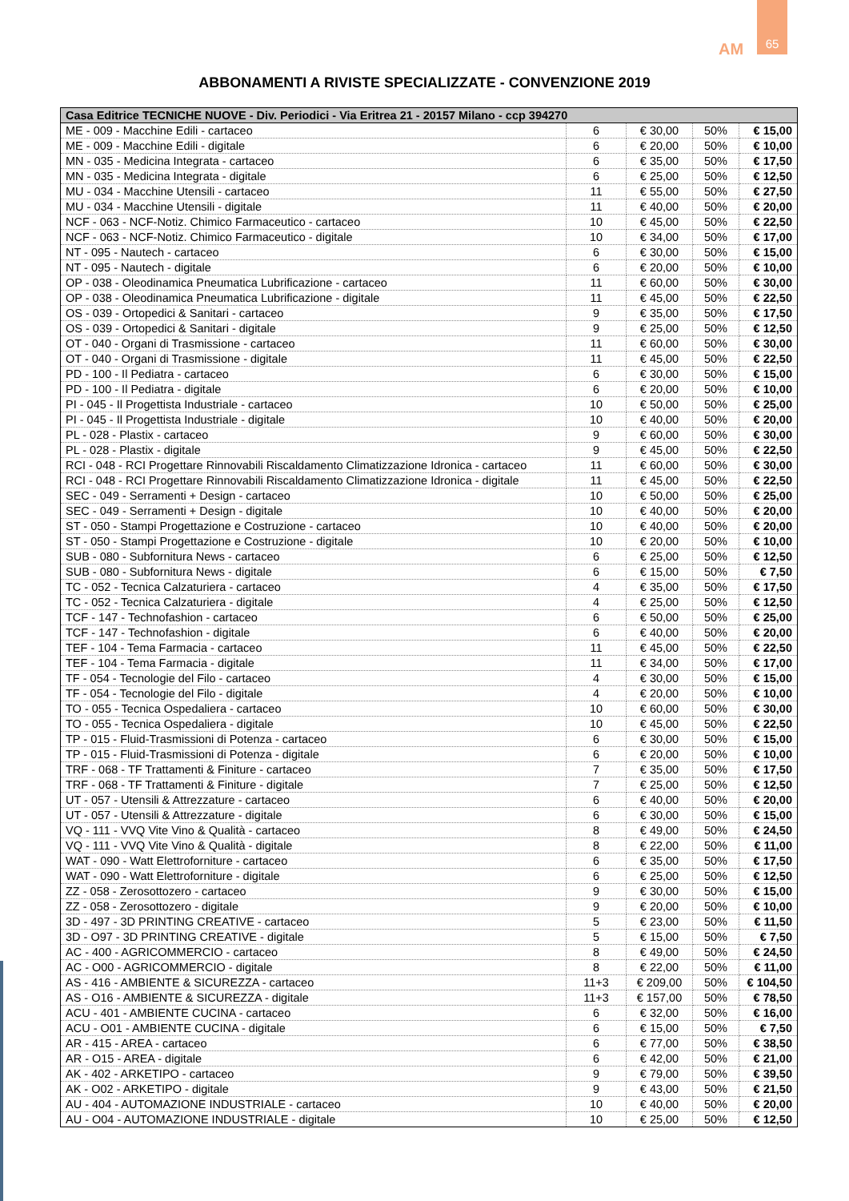65
AM
ABBONAMENTI A RIVISTE SPECIALIZZATE - CONVENZIONE 2019
| Casa Editrice TECNICHE NUOVE - Div. Periodici - Via Eritrea 21 - 20157 Milano - ccp 394270 | | | | |
| --- | --- | --- | --- | --- |
| ME - 009 - Macchine Edili - cartaceo | 6 | € 30,00 | 50% | € 15,00 |
| ME - 009 - Macchine Edili - digitale | 6 | € 20,00 | 50% | € 10,00 |
| MN - 035 - Medicina Integrata - cartaceo | 6 | € 35,00 | 50% | € 17,50 |
| MN - 035 - Medicina Integrata - digitale | 6 | € 25,00 | 50% | € 12,50 |
| MU - 034 - Macchine Utensili - cartaceo | 11 | € 55,00 | 50% | € 27,50 |
| MU - 034 - Macchine Utensili - digitale | 11 | € 40,00 | 50% | € 20,00 |
| NCF - 063 - NCF-Notiz. Chimico Farmaceutico - cartaceo | 10 | € 45,00 | 50% | € 22,50 |
| NCF - 063 - NCF-Notiz. Chimico Farmaceutico - digitale | 10 | € 34,00 | 50% | € 17,00 |
| NT - 095 - Nautech - cartaceo | 6 | € 30,00 | 50% | € 15,00 |
| NT - 095 - Nautech - digitale | 6 | € 20,00 | 50% | € 10,00 |
| OP - 038 - Oleodinamica Pneumatica Lubrificazione - cartaceo | 11 | € 60,00 | 50% | € 30,00 |
| OP - 038 - Oleodinamica Pneumatica Lubrificazione - digitale | 11 | € 45,00 | 50% | € 22,50 |
| OS - 039 - Ortopedici & Sanitari - cartaceo | 9 | € 35,00 | 50% | € 17,50 |
| OS - 039 - Ortopedici & Sanitari - digitale | 9 | € 25,00 | 50% | € 12,50 |
| OT - 040 - Organi di Trasmissione - cartaceo | 11 | € 60,00 | 50% | € 30,00 |
| OT - 040 - Organi di Trasmissione - digitale | 11 | € 45,00 | 50% | € 22,50 |
| PD - 100 - Il Pediatra - cartaceo | 6 | € 30,00 | 50% | € 15,00 |
| PD - 100 - Il Pediatra - digitale | 6 | € 20,00 | 50% | € 10,00 |
| PI - 045 - Il Progettista Industriale - cartaceo | 10 | € 50,00 | 50% | € 25,00 |
| PI - 045 - Il Progettista Industriale - digitale | 10 | € 40,00 | 50% | € 20,00 |
| PL - 028 - Plastix - cartaceo | 9 | € 60,00 | 50% | € 30,00 |
| PL - 028 - Plastix - digitale | 9 | € 45,00 | 50% | € 22,50 |
| RCI - 048 - RCI Progettare Rinnovabili Riscaldamento Climatizzazione Idronica - cartaceo | 11 | € 60,00 | 50% | € 30,00 |
| RCI - 048 - RCI Progettare Rinnovabili Riscaldamento Climatizzazione Idronica - digitale | 11 | € 45,00 | 50% | € 22,50 |
| SEC - 049 - Serramenti + Design - cartaceo | 10 | € 50,00 | 50% | € 25,00 |
| SEC - 049 - Serramenti + Design - digitale | 10 | € 40,00 | 50% | € 20,00 |
| ST - 050 - Stampi Progettazione e Costruzione - cartaceo | 10 | € 40,00 | 50% | € 20,00 |
| ST - 050 - Stampi Progettazione e Costruzione - digitale | 10 | € 20,00 | 50% | € 10,00 |
| SUB - 080 - Subfornitura News - cartaceo | 6 | € 25,00 | 50% | € 12,50 |
| SUB - 080 - Subfornitura News - digitale | 6 | € 15,00 | 50% | € 7,50 |
| TC - 052 - Tecnica Calzaturiera - cartaceo | 4 | € 35,00 | 50% | € 17,50 |
| TC - 052 - Tecnica Calzaturiera - digitale | 4 | € 25,00 | 50% | € 12,50 |
| TCF - 147 - Technofashion - cartaceo | 6 | € 50,00 | 50% | € 25,00 |
| TCF - 147 - Technofashion - digitale | 6 | € 40,00 | 50% | € 20,00 |
| TEF - 104 - Tema Farmacia - cartaceo | 11 | € 45,00 | 50% | € 22,50 |
| TEF - 104 - Tema Farmacia - digitale | 11 | € 34,00 | 50% | € 17,00 |
| TF - 054 - Tecnologie del Filo - cartaceo | 4 | € 30,00 | 50% | € 15,00 |
| TF - 054 - Tecnologie del Filo - digitale | 4 | € 20,00 | 50% | € 10,00 |
| TO - 055 - Tecnica Ospedaliera - cartaceo | 10 | € 60,00 | 50% | € 30,00 |
| TO - 055 - Tecnica Ospedaliera - digitale | 10 | € 45,00 | 50% | € 22,50 |
| TP - 015 - Fluid-Trasmissioni di Potenza - cartaceo | 6 | € 30,00 | 50% | € 15,00 |
| TP - 015 - Fluid-Trasmissioni di Potenza - digitale | 6 | € 20,00 | 50% | € 10,00 |
| TRF - 068 - TF Trattamenti & Finiture - cartaceo | 7 | € 35,00 | 50% | € 17,50 |
| TRF - 068 - TF Trattamenti & Finiture - digitale | 7 | € 25,00 | 50% | € 12,50 |
| UT - 057 - Utensili & Attrezzature - cartaceo | 6 | € 40,00 | 50% | € 20,00 |
| UT - 057 - Utensili & Attrezzature - digitale | 6 | € 30,00 | 50% | € 15,00 |
| VQ - 111 - VVQ Vite Vino & Qualità - cartaceo | 8 | € 49,00 | 50% | € 24,50 |
| VQ - 111 - VVQ Vite Vino & Qualità - digitale | 8 | € 22,00 | 50% | € 11,00 |
| WAT - 090 - Watt Elettroforniture - cartaceo | 6 | € 35,00 | 50% | € 17,50 |
| WAT - 090 - Watt Elettroforniture - digitale | 6 | € 25,00 | 50% | € 12,50 |
| ZZ - 058 - Zerosottozero - cartaceo | 9 | € 30,00 | 50% | € 15,00 |
| ZZ - 058 - Zerosottozero - digitale | 9 | € 20,00 | 50% | € 10,00 |
| 3D - 497 - 3D PRINTING CREATIVE - cartaceo | 5 | € 23,00 | 50% | € 11,50 |
| 3D - O97 - 3D PRINTING CREATIVE - digitale | 5 | € 15,00 | 50% | € 7,50 |
| AC - 400 - AGRICOMMERCIO - cartaceo | 8 | € 49,00 | 50% | € 24,50 |
| AC - O00 - AGRICOMMERCIO - digitale | 8 | € 22,00 | 50% | € 11,00 |
| AS - 416 - AMBIENTE & SICUREZZA - cartaceo | 11+3 | € 209,00 | 50% | € 104,50 |
| AS - O16 - AMBIENTE & SICUREZZA - digitale | 11+3 | € 157,00 | 50% | € 78,50 |
| ACU - 401 - AMBIENTE CUCINA - cartaceo | 6 | € 32,00 | 50% | € 16,00 |
| ACU - O01 - AMBIENTE CUCINA - digitale | 6 | € 15,00 | 50% | € 7,50 |
| AR - 415 - AREA - cartaceo | 6 | € 77,00 | 50% | € 38,50 |
| AR - O15 - AREA - digitale | 6 | € 42,00 | 50% | € 21,00 |
| AK - 402 - ARKETIPO - cartaceo | 9 | € 79,00 | 50% | € 39,50 |
| AK - O02 - ARKETIPO - digitale | 9 | € 43,00 | 50% | € 21,50 |
| AU - 404 - AUTOMAZIONE INDUSTRIALE - cartaceo | 10 | € 40,00 | 50% | € 20,00 |
| AU - O04 - AUTOMAZIONE INDUSTRIALE - digitale | 10 | € 25,00 | 50% | € 12,50 |